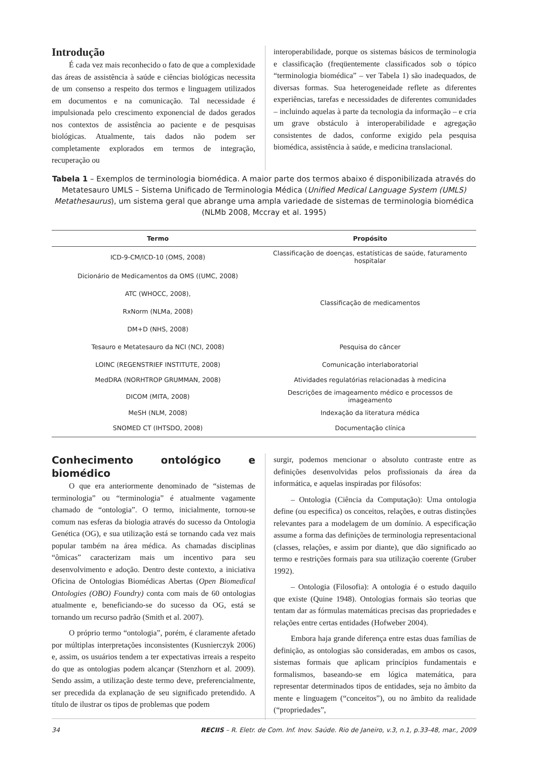Introdução
É cada vez mais reconhecido o fato de que a complexidade das áreas de assistência à saúde e ciências biológicas necessita de um consenso a respeito dos termos e linguagem utilizados em documentos e na comunicação. Tal necessidade é impulsionada pelo crescimento exponencial de dados gerados nos contextos de assistência ao paciente e de pesquisas biológicas. Atualmente, tais dados não podem ser completamente explorados em termos de integração, recuperação ou
interoperabilidade, porque os sistemas básicos de terminologia e classificação (freqüentemente classificados sob o tópico “terminologia biomédica” – ver Tabela 1) são inadequados, de diversas formas. Sua heterogeneidade reflete as diferentes experiências, tarefas e necessidades de diferentes comunidades – incluindo aquelas à parte da tecnologia da informação – e cria um grave obstáculo à interoperabilidade e agregação consistentes de dados, conforme exigido pela pesquisa biomédica, assistência à saúde, e medicina translacional.
Tabela 1 – Exemplos de terminologia biomédica. A maior parte dos termos abaixo é disponibilizada através do Metatesauro UMLS – Sistema Unificado de Terminologia Médica (Unified Medical Language System (UMLS) Metathesaurus), um sistema geral que abrange uma ampla variedade de sistemas de terminologia biomédica (NLMb 2008, Mccray et al. 1995)
| Termo | Propósito |
| --- | --- |
| ICD-9-CM/ICD-10 (OMS, 2008) | Classificação de doenças, estatísticas de saúde, faturamento hospitalar |
| Dicionário de Medicamentos da OMS ((UMC, 2008) | Classificação de medicamentos |
| ATC (WHOCC, 2008), | |
| RxNorm (NLMa, 2008) | |
| DM+D (NHS, 2008) | |
| Tesauro e Metatesauro da NCI (NCI, 2008) | Pesquisa do câncer |
| LOINC (REGENSTRIEF INSTITUTE, 2008) | Comunicação interlaboratorial |
| MedDRA (NORHTROP GRUMMAN, 2008) | Atividades regulatórias relacionadas à medicina |
| DICOM (MITA, 2008) | Descrições de imageamento médico e processos de imageamento |
| MeSH (NLM, 2008) | Indexação da literatura médica |
| SNOMED CT (IHTSDO, 2008) | Documentação clínica |
Conhecimento ontológico e biomédico
O que era anteriormente denominado de “sistemas de terminologia” ou “terminologia” é atualmente vagamente chamado de “ontologia”. O termo, inicialmente, tornou-se comum nas esferas da biologia através do sucesso da Ontologia Genética (OG), e sua utilização está se tornando cada vez mais popular também na área médica. As chamadas disciplinas “ômicas” caracterizam mais um incentivo para seu desenvolvimento e adoção. Dentro deste contexto, a iniciativa Oficina de Ontologias Biomédicas Abertas (Open Biomedical Ontologies (OBO) Foundry) conta com mais de 60 ontologias atualmente e, beneficiando-se do sucesso da OG, está se tornando um recurso padrão (Smith et al. 2007).
O próprio termo “ontologia”, porém, é claramente afetado por múltiplas interpretações inconsistentes (Kusnierczyk 2006) e, assim, os usuários tendem a ter expectativas irreais a respeito do que as ontologias podem alcançar (Stenzhorn et al. 2009). Sendo assim, a utilização deste termo deve, preferencialmente, ser precedida da explanação de seu significado pretendido. A título de ilustrar os tipos de problemas que podem
surgir, podemos mencionar o absoluto contraste entre as definições desenvolvidas pelos profissionais da área da informática, e aquelas inspiradas por filósofos:
– Ontologia (Ciência da Computação): Uma ontologia define (ou especifica) os conceitos, relações, e outras distinções relevantes para a modelagem de um domínio. A especificação assume a forma das definições de terminologia representacional (classes, relações, e assim por diante), que dão significado ao termo e restrições formais para sua utilização coerente (Gruber 1992).
– Ontologia (Filosofia): A ontologia é o estudo daquilo que existe (Quine 1948). Ontologias formais são teorias que tentam dar as fórmulas matemáticas precisas das propriedades e relações entre certas entidades (Hofweber 2004).
Embora haja grande diferença entre estas duas famílias de definição, as ontologias são consideradas, em ambos os casos, sistemas formais que aplicam princípios fundamentais e formalismos, baseando-se em lógica matemática, para representar determinados tipos de entidades, seja no âmbito da mente e linguagem (“conceitos”), ou no âmbito da realidade (“propriedades”,
34 RECIIS – R. Eletr. de Com. Inf. Inov. Saúde. Rio de Janeiro, v.3, n.1, p.33-48, mar., 2009